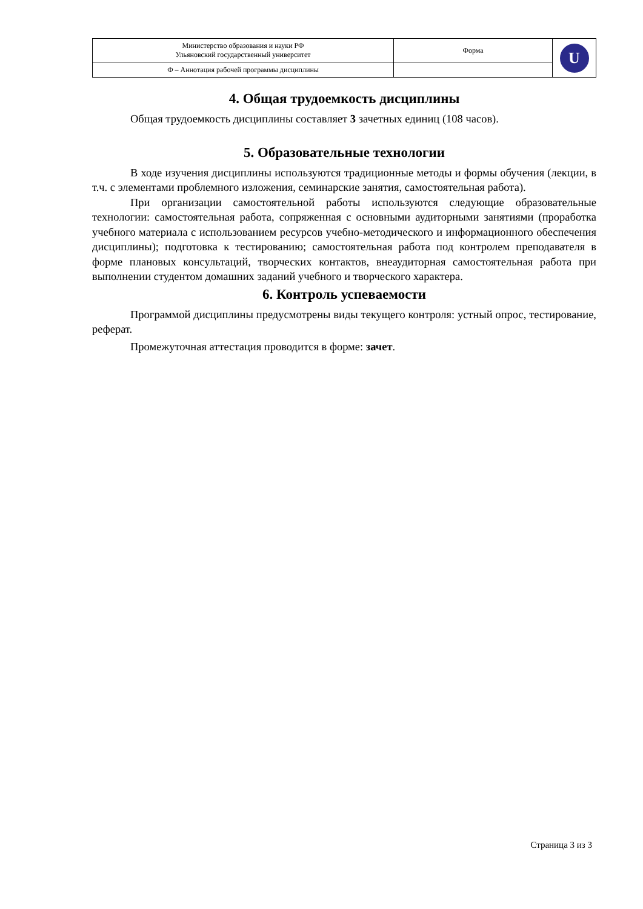| Министерство образования и науки РФ Ульяновский государственный университет | Форма | U |
| Ф – Аннотация рабочей программы дисциплины | | |
4. Общая трудоемкость дисциплины
Общая трудоемкость дисциплины составляет 3 зачетных единиц (108 часов).
5. Образовательные технологии
В ходе изучения дисциплины используются традиционные методы и формы обучения (лекции, в т.ч. с элементами проблемного изложения, семинарские занятия, самостоятельная работа).
При организации самостоятельной работы используются следующие образовательные технологии: самостоятельная работа, сопряженная с основными аудиторными занятиями (проработка учебного материала с использованием ресурсов учебно-методического и информационного обеспечения дисциплины); подготовка к тестированию; самостоятельная работа под контролем преподавателя в форме плановых консультаций, творческих контактов, внеаудиторная самостоятельная работа при выполнении студентом домашних заданий учебного и творческого характера.
6. Контроль успеваемости
Программой дисциплины предусмотрены виды текущего контроля: устный опрос, тестирование, реферат.
Промежуточная аттестация проводится в форме: зачет.
Страница 3 из 3